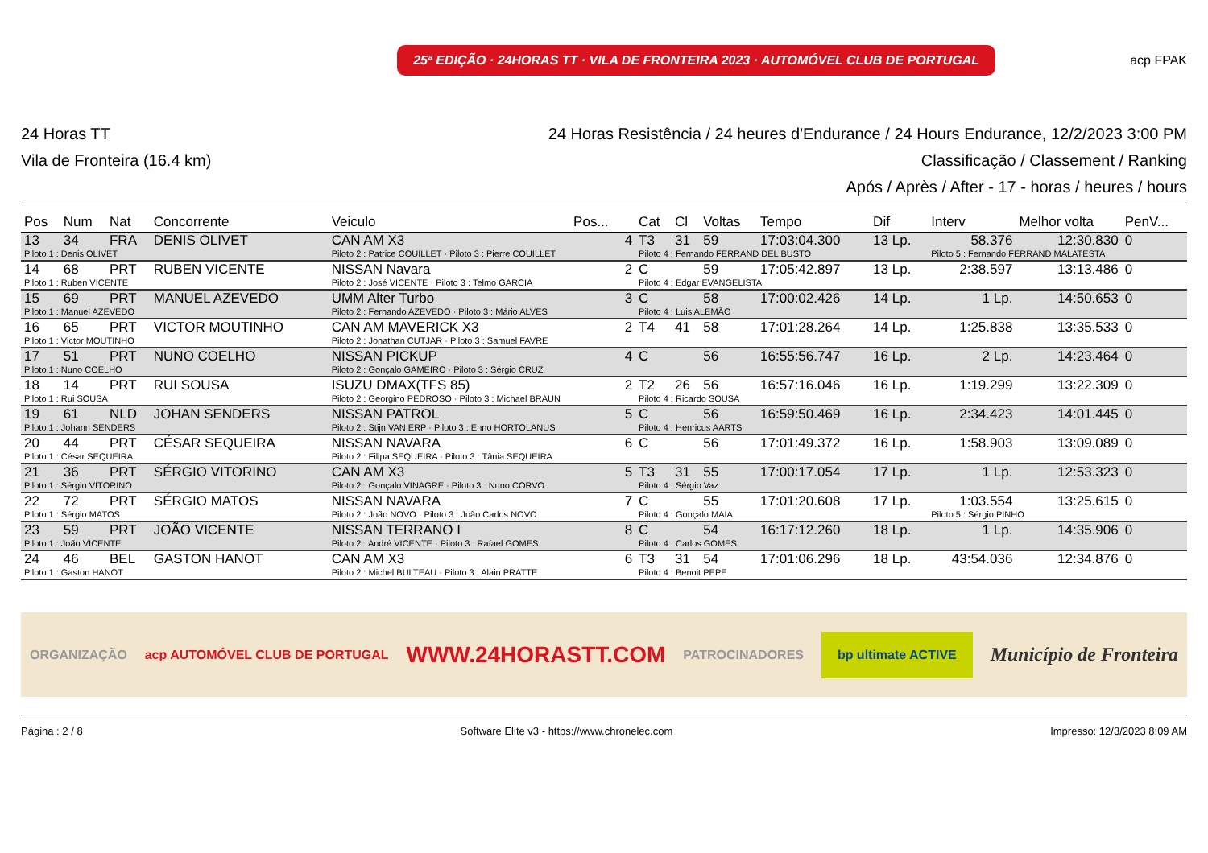25ª EDIÇÃO · 24HORAS TT · VILA DE FRONTEIRA 2023 · AUTOMÓVEL CLUB DE PORTUGAL
acp FPAK
24 Horas TT
Vila de Fronteira (16.4 km)
24 Horas Resistência / 24 heures d'Endurance / 24 Hours Endurance, 12/2/2023 3:00 PM
Classificação / Classement / Ranking
Após / Après / After - 17 - horas / heures / hours
| Pos | Num | Nat | Concorrente | Veiculo | Pos... | Cat | Cl | Voltas | Tempo | Dif | Interv | Melhor volta | PenV... |
| --- | --- | --- | --- | --- | --- | --- | --- | --- | --- | --- | --- | --- | --- |
| 13 | 34 | FRA | DENIS OLIVET | CAN AM X3 | 4 | T3 | 31 | 59 | 17:03:04.300 | 13 Lp. | 58.376 | 12:30.830 | 0 |
| Piloto 1 : Denis OLIVET | | | | Piloto 2 : Patrice COUILLET · Piloto 3 : Pierre COUILLET | | Piloto 4 : Fernando FERRAND DEL BUSTO | | | | | Piloto 5 : Fernando FERRAND MALATESTA | | |
| 14 | 68 | PRT | RUBEN VICENTE | NISSAN Navara | 2 | C | | 59 | 17:05:42.897 | 13 Lp. | 2:38.597 | 13:13.486 | 0 |
| Piloto 1 : Ruben VICENTE | | | | Piloto 2 : José VICENTE · Piloto 3 : Telmo GARCIA | | Piloto 4 : Edgar EVANGELISTA | | | | | | | |
| 15 | 69 | PRT | MANUEL AZEVEDO | UMM Alter Turbo | 3 | C | | 58 | 17:00:02.426 | 14 Lp. | 1 Lp. | 14:50.653 | 0 |
| Piloto 1 : Manuel AZEVEDO | | | | Piloto 2 : Fernando AZEVEDO · Piloto 3 : Mário ALVES | | Piloto 4 : Luis ALEMÃO | | | | | | | |
| 16 | 65 | PRT | VICTOR MOUTINHO | CAN AM MAVERICK X3 | 2 | T4 | 41 | 58 | 17:01:28.264 | 14 Lp. | 1:25.838 | 13:35.533 | 0 |
| Piloto 1 : Victor MOUTINHO | | | | Piloto 2 : Jonathan CUTJAR · Piloto 3 : Samuel FAVRE | | | | | | | | | |
| 17 | 51 | PRT | NUNO COELHO | NISSAN PICKUP | 4 | C | | 56 | 16:55:56.747 | 16 Lp. | 2 Lp. | 14:23.464 | 0 |
| Piloto 1 : Nuno COELHO | | | | Piloto 2 : Gonçalo GAMEIRO · Piloto 3 : Sérgio CRUZ | | | | | | | | | |
| 18 | 14 | PRT | RUI SOUSA | ISUZU DMAX(TFS 85) | 2 | T2 | 26 | 56 | 16:57:16.046 | 16 Lp. | 1:19.299 | 13:22.309 | 0 |
| Piloto 1 : Rui SOUSA | | | | Piloto 2 : Georgino PEDROSO · Piloto 3 : Michael BRAUN | | Piloto 4 : Ricardo SOUSA | | | | | | | |
| 19 | 61 | NLD | JOHAN SENDERS | NISSAN PATROL | 5 | C | | 56 | 16:59:50.469 | 16 Lp. | 2:34.423 | 14:01.445 | 0 |
| Piloto 1 : Johann SENDERS | | | | Piloto 2 : Stijn VAN ERP · Piloto 3 : Enno HORTOLANUS | | Piloto 4 : Henricus AARTS | | | | | | | |
| 20 | 44 | PRT | CÉSAR SEQUEIRA | NISSAN NAVARA | 6 | C | | 56 | 17:01:49.372 | 16 Lp. | 1:58.903 | 13:09.089 | 0 |
| Piloto 1 : César SEQUEIRA | | | | Piloto 2 : Filipa SEQUEIRA · Piloto 3 : Tânia SEQUEIRA | | | | | | | | | |
| 21 | 36 | PRT | SÉRGIO VITORINO | CAN AM X3 | 5 | T3 | 31 | 55 | 17:00:17.054 | 17 Lp. | 1 Lp. | 12:53.323 | 0 |
| Piloto 1 : Sérgio VITORINO | | | | Piloto 2 : Gonçalo VINAGRE · Piloto 3 : Nuno CORVO | | Piloto 4 : Sérgio Vaz | | | | | | | |
| 22 | 72 | PRT | SÉRGIO MATOS | NISSAN NAVARA | 7 | C | | 55 | 17:01:20.608 | 17 Lp. | 1:03.554 | 13:25.615 | 0 |
| Piloto 1 : Sérgio MATOS | | | | Piloto 2 : João NOVO · Piloto 3 : João Carlos NOVO | | Piloto 4 : Gonçalo MAIA | | | | | Piloto 5 : Sérgio PINHO | | |
| 23 | 59 | PRT | JOÃO VICENTE | NISSAN TERRANO I | 8 | C | | 54 | 16:17:12.260 | 18 Lp. | 1 Lp. | 14:35.906 | 0 |
| Piloto 1 : João VICENTE | | | | Piloto 2 : André VICENTE · Piloto 3 : Rafael GOMES | | Piloto 4 : Carlos GOMES | | | | | | | |
| 24 | 46 | BEL | GASTON HANOT | CAN AM X3 | 6 | T3 | 31 | 54 | 17:01:06.296 | 18 Lp. | 43:54.036 | 12:34.876 | 0 |
| Piloto 1 : Gaston HANOT | | | | Piloto 2 : Michel BULTEAU · Piloto 3 : Alain PRATTE | | Piloto 4 : Benoit PEPE | | | | | | | |
ORGANIZAÇÃO acp AUTOMÓVEL CLUB DE PORTUGAL WWW.24HORASTT.COM PATROCINADORES bp ultimate ACTIVE Município de Fronteira
Página : 2 / 8 Software Elite v3 - https://www.chronelec.com Impresso: 12/3/2023 8:09 AM